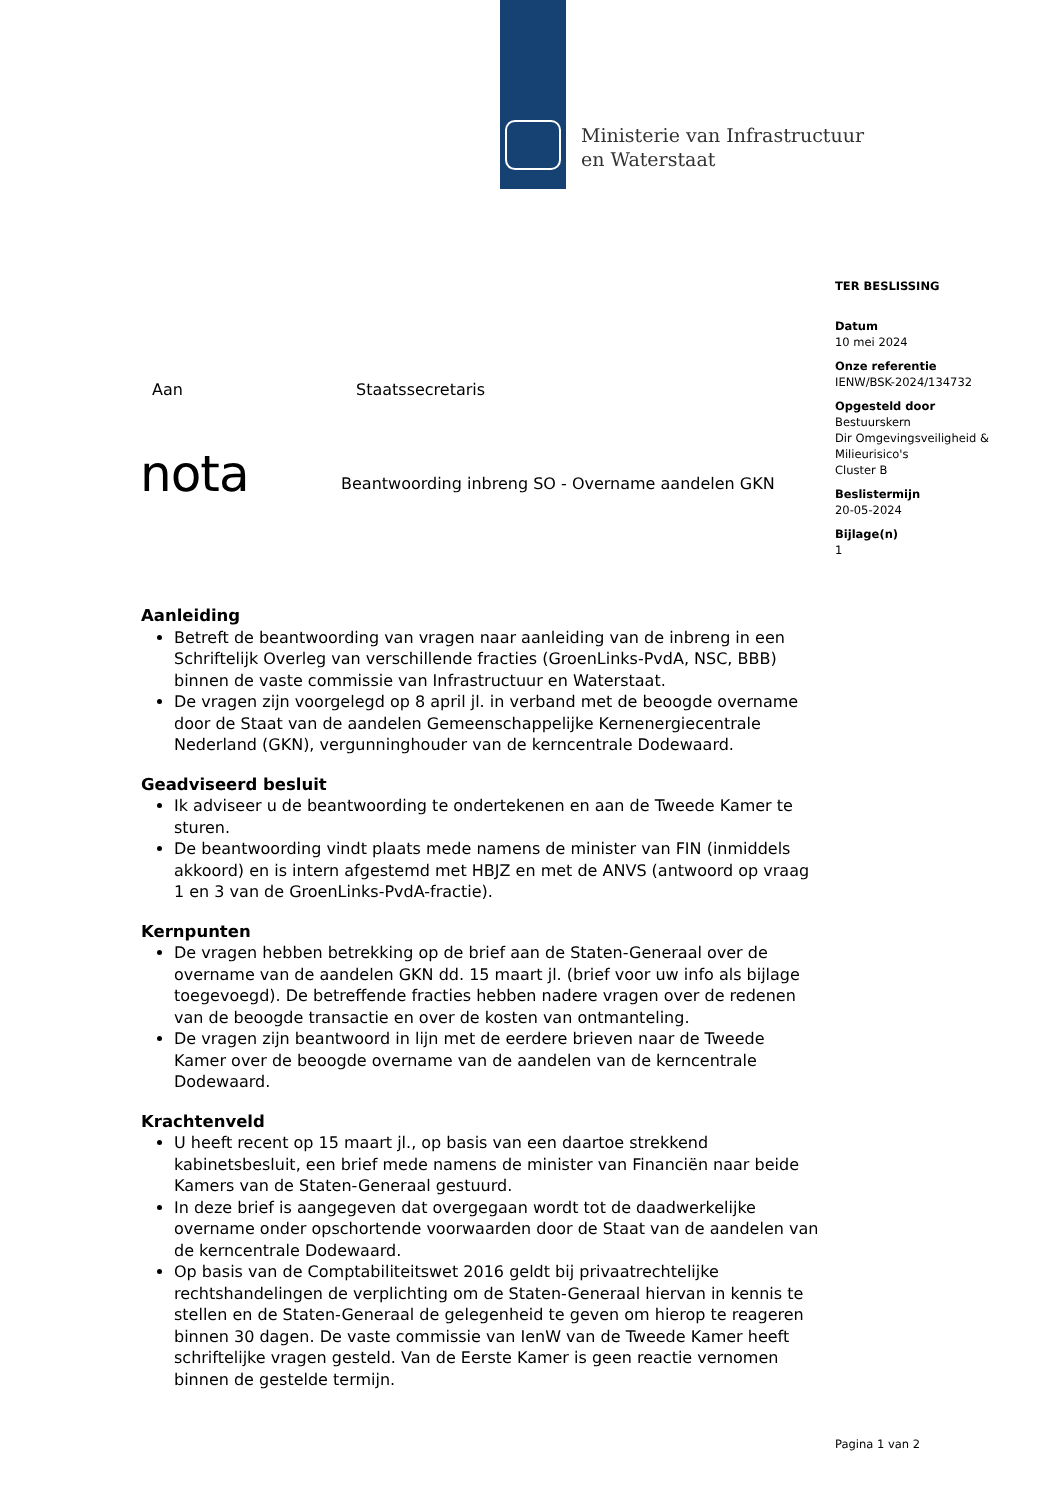Ministerie van Infrastructuur
en Waterstaat
TER BESLISSING
Datum
10 mei 2024
Onze referentie
IENW/BSK-2024/134732
Opgesteld door
Bestuurskern
Dir Omgevingsveiligheid & Milieurisico's
Cluster B
Beslistermijn
20-05-2024
Bijlage(n)
1
Aan Staatssecretaris
nota
Beantwoording inbreng SO - Overname aandelen GKN
Aanleiding
Betreft de beantwoording van vragen naar aanleiding van de inbreng in een Schriftelijk Overleg van verschillende fracties (GroenLinks-PvdA, NSC, BBB) binnen de vaste commissie van Infrastructuur en Waterstaat.
De vragen zijn voorgelegd op 8 april jl. in verband met de beoogde overname door de Staat van de aandelen Gemeenschappelijke Kernenergiecentrale Nederland (GKN), vergunninghouder van de kerncentrale Dodewaard.
Geadviseerd besluit
Ik adviseer u de beantwoording te ondertekenen en aan de Tweede Kamer te sturen.
De beantwoording vindt plaats mede namens de minister van FIN (inmiddels akkoord) en is intern afgestemd met HBJZ en met de ANVS (antwoord op vraag 1 en 3 van de GroenLinks-PvdA-fractie).
Kernpunten
De vragen hebben betrekking op de brief aan de Staten-Generaal over de overname van de aandelen GKN dd. 15 maart jl. (brief voor uw info als bijlage toegevoegd). De betreffende fracties hebben nadere vragen over de redenen van de beoogde transactie en over de kosten van ontmanteling.
De vragen zijn beantwoord in lijn met de eerdere brieven naar de Tweede Kamer over de beoogde overname van de aandelen van de kerncentrale Dodewaard.
Krachtenveld
U heeft recent op 15 maart jl., op basis van een daartoe strekkend kabinetsbesluit, een brief mede namens de minister van Financiën naar beide Kamers van de Staten-Generaal gestuurd.
In deze brief is aangegeven dat overgegaan wordt tot de daadwerkelijke overname onder opschortende voorwaarden door de Staat van de aandelen van de kerncentrale Dodewaard.
Op basis van de Comptabiliteitswet 2016 geldt bij privaatrechtelijke rechtshandelingen de verplichting om de Staten-Generaal hiervan in kennis te stellen en de Staten-Generaal de gelegenheid te geven om hierop te reageren binnen 30 dagen. De vaste commissie van IenW van de Tweede Kamer heeft schriftelijke vragen gesteld. Van de Eerste Kamer is geen reactie vernomen binnen de gestelde termijn.
Pagina 1 van 2